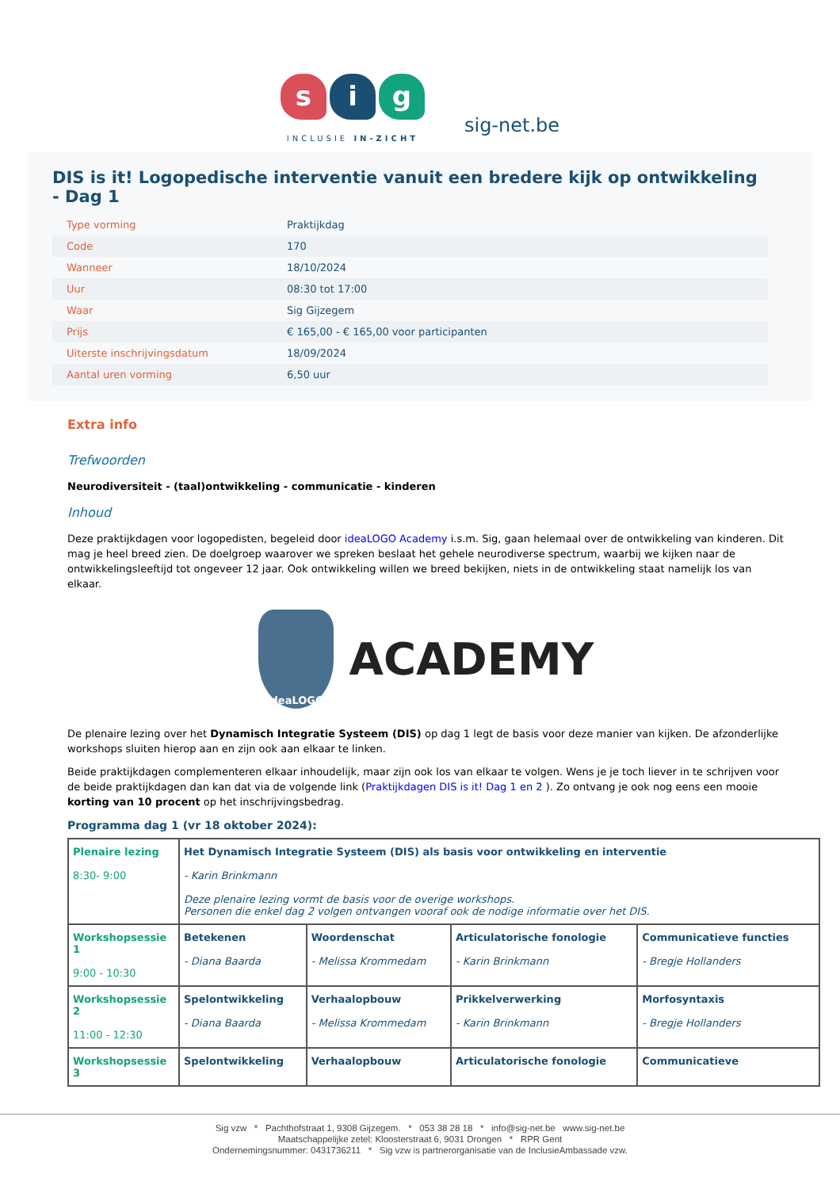s i g
INCLUSIE IN-ZICHT
sig-net.be
DIS is it! Logopedische interventie vanuit een bredere kijk op ontwikkeling - Dag 1
| Type vorming | Praktijkdag |
| Code | 170 |
| Wanneer | 18/10/2024 |
| Uur | 08:30 tot 17:00 |
| Waar | Sig Gijzegem |
| Prijs | € 165,00 - € 165,00 voor participanten |
| Uiterste inschrijvingsdatum | 18/09/2024 |
| Aantal uren vorming | 6,50 uur |
Extra info
Trefwoorden
Neurodiversiteit - (taal)ontwikkeling - communicatie - kinderen
Inhoud
Deze praktijkdagen voor logopedisten, begeleid door ideaLOGO Academy i.s.m. Sig, gaan helemaal over de ontwikkeling van kinderen. Dit mag je heel breed zien. De doelgroep waarover we spreken beslaat het gehele neurodiverse spectrum, waarbij we kijken naar de ontwikkelingsleeftijd tot ongeveer 12 jaar. Ook ontwikkeling willen we breed bekijken, niets in de ontwikkeling staat namelijk los van elkaar.
ideaLOGO
ACADEMY
De plenaire lezing over het Dynamisch Integratie Systeem (DIS) op dag 1 legt de basis voor deze manier van kijken. De afzonderlijke workshops sluiten hierop aan en zijn ook aan elkaar te linken.
Beide praktijkdagen complementeren elkaar inhoudelijk, maar zijn ook los van elkaar te volgen. Wens je je toch liever in te schrijven voor de beide praktijkdagen dan kan dat via de volgende link (Praktijkdagen DIS is it! Dag 1 en 2 ). Zo ontvang je ook nog eens een mooie korting van 10 procent op het inschrijvingsbedrag.
Programma dag 1 (vr 18 oktober 2024):
| Plenaire lezing 8:30- 9:00 | Het Dynamisch Integratie Systeem (DIS) als basis voor ontwikkeling en interventie - Karin Brinkmann Deze plenaire lezing vormt de basis voor de overige workshops. Personen die enkel dag 2 volgen ontvangen vooraf ook de nodige informatie over het DIS. | | | |
| Workshopsessie 1 9:00 - 10:30 | Betekenen - Diana Baarda | Woordenschat - Melissa Krommedam | Articulatorische fonologie - Karin Brinkmann | Communicatieve functies - Bregje Hollanders |
| Workshopsessie 2 11:00 - 12:30 | Spelontwikkeling - Diana Baarda | Verhaalopbouw - Melissa Krommedam | Prikkelverwerking - Karin Brinkmann | Morfosyntaxis - Bregje Hollanders |
| Workshopsessie 3 | Spelontwikkeling | Verhaalopbouw | Articulatorische fonologie | Communicatieve |
Sig vzw * Pachthofstraat 1, 9308 Gijzegem. * 053 38 28 18 * info@sig-net.be www.sig-net.be
Maatschappelijke zetel: Kloosterstraat 6, 9031 Drongen * RPR Gent
Ondernemingsnummer: 0431736211 * Sig vzw is partnerorganisatie van de InclusieAmbassade vzw.